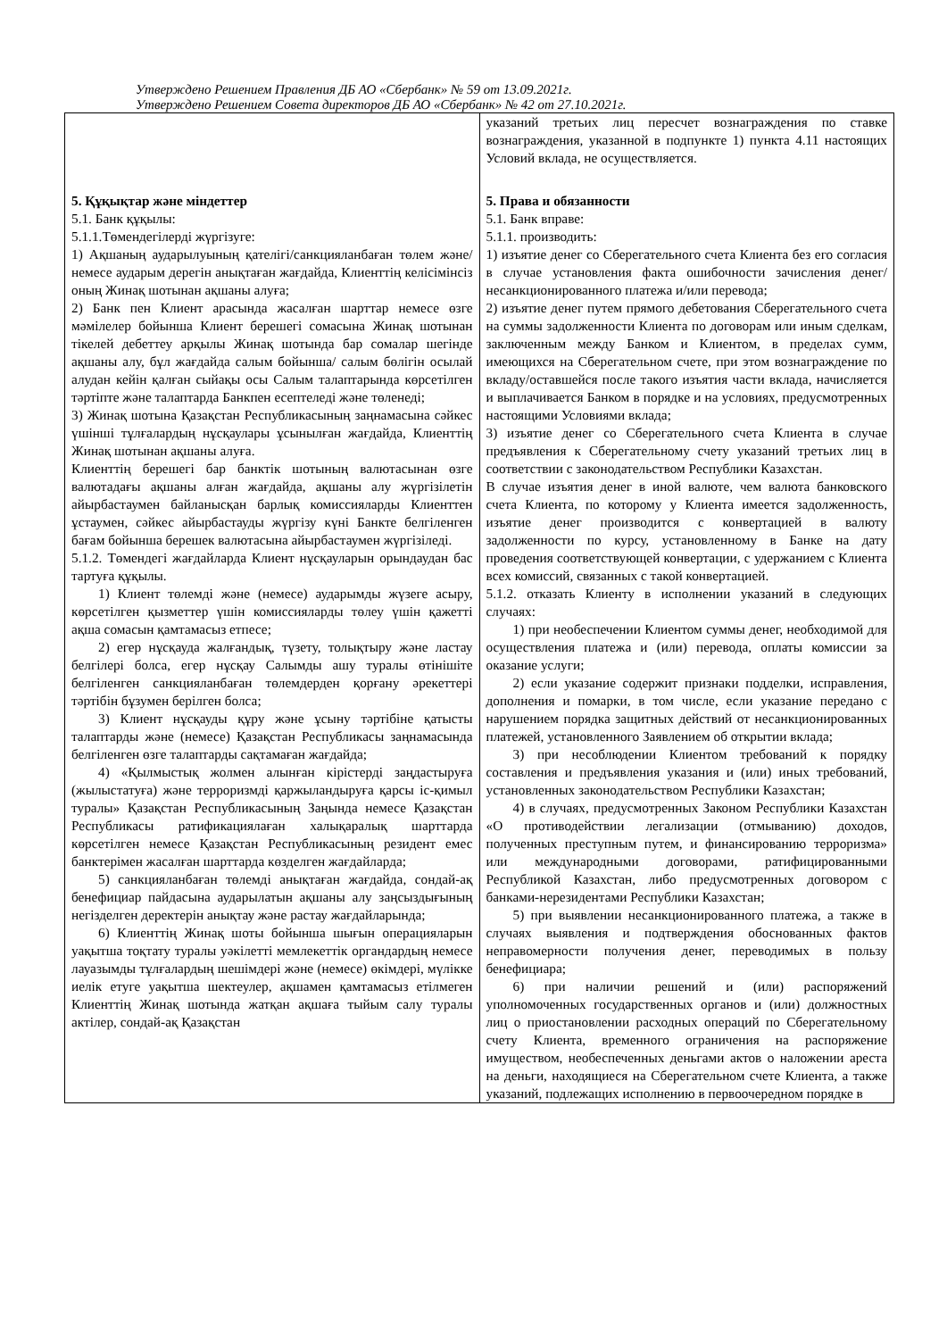Утверждено Решением Правления ДБ АО «Сбербанк» № 59 от 13.09.2021г.
Утверждено Решением Совета директоров ДБ АО «Сбербанк» № 42 от 27.10.2021г.
| 5. Құқықтар және міндеттер 5.1. Банк құқылы: 5.1.1.Төмендегілерді жүргізуге: 1) Ақшаның аударылуының қателігі/санкцияланбаған төлем және/немесе аударым дерегін анықтаған жағдайда, Клиенттің келісімінсіз оның Жинақ шотынан ақшаны алуға; 2) Банк пен Клиент арасында жасалған шарттар немесе өзге мәмілелер бойынша Клиент берешегі сомасына Жинақ шотынан тікелей дебеттеу арқылы Жинақ шотында бар сомалар шегінде ақшаны алу, бұл жағдайда салым бойынша/ салым бөлігін осылай алудан кейін қалған сыйақы осы Салым талаптарында көрсетілген тәртіпте және талаптарда Банкпен есептеледі және төленеді; 3) Жинақ шотына Қазақстан Республикасының заңнамасына сәйкес үшінші тұлғалардың нұсқаулары ұсынылған жағдайда, Клиенттің Жинақ шотынан ақшаны алуға. Клиенттің берешегі бар банктік шотының валютасынан өзге валютадағы ақшаны алған жағдайда, ақшаны алу жүргізілетін айырбастаумен байланысқан барлық комиссияларды Клиенттен ұстаумен, сәйкес айырбастауды жүргізу күні Банкте белгіленген бағам бойынша берешек валютасына айырбастаумен жүргізіледі. 5.1.2. Төмендегі жағдайларда Клиент нұсқауларын орындаудан бас тартуға құқылы. 1) Клиент төлемді және (немесе) аударымды жүзеге асыру, көрсетілген қызметтер үшін комиссияларды төлеу үшін қажетті ақша сомасын қамтамасыз етпесе; 2) егер нұсқауда жалғандық, түзету, толықтыру және ластау белгілері болса, егер нұсқау Салымды ашу туралы өтінішіте белгіленген санкцияланбаған төлемдерден қорғану әрекеттері тәртібін бұзумен берілген болса; 3) Клиент нұсқауды құру және ұсыну тәртібіне қатысты талаптарды және (немесе) Қазақстан Республикасы заңнамасында белгіленген өзге талаптарды сақтамаған жағдайда; 4) «Қылмыстық жолмен алынған кірістерді заңдастыруға (жылыстатуға) және терроризмді қаржыландыруға қарсы іс-қимыл туралы» Қазақстан Республикасының Заңында немесе Қазақстан Республикасы ратификациялаған халықаралық шарттарда көрсетілген немесе Қазақстан Республикасының резидент емес банктерімен жасалған шарттарда көзделген жағдайларда; 5) санкцияланбаған төлемді анықтаған жағдайда, сондай-ақ бенефициар пайдасына аударылатын ақшаны алу заңсыздығының негізделген деректерін анықтау және растау жағдайларында; 6) Клиенттің Жинақ шоты бойынша шығын операцияларын уақытша тоқтату туралы уәкілетті мемлекеттік органдардың немесе лауазымды тұлғалардың шешімдері және (немесе) өкімдері, мүлікке иелік етуге уақытша шектеулер, ақшамен қамтамасыз етілмеген Клиенттің Жинақ шотында жатқан ақшаға тыйым салу туралы актілер, сондай-ақ Қазақстан | указаний третьих лиц пересчет вознаграждения по ставке вознаграждения, указанной в подпункте 1) пункта 4.11 настоящих Условий вклада, не осуществляется. 5. Права и обязанности 5.1. Банк вправе: 5.1.1. производить: 1) изъятие денег со Сберегательного счета Клиента без его согласия в случае установления факта ошибочности зачисления денег/несанкционированного платежа и/или перевода; 2) изъятие денег путем прямого дебетования Сберегательного счета на суммы задолженности Клиента по договорам или иным сделкам, заключенным между Банком и Клиентом, в пределах сумм, имеющихся на Сберегательном счете, при этом вознаграждение по вкладу/оставшейся после такого изъятия части вклада, начисляется и выплачивается Банком в порядке и на условиях, предусмотренных настоящими Условиями вклада; 3) изъятие денег со Сберегательного счета Клиента в случае предъявления к Сберегательному счету указаний третьих лиц в соответствии с законодательством Республики Казахстан. В случае изъятия денег в иной валюте, чем валюта банковского счета Клиента, по которому у Клиента имеется задолженность, изъятие денег производится с конвертацией в валюту задолженности по курсу, установленному в Банке на дату проведения соответствующей конвертации, с удержанием с Клиента всех комиссий, связанных с такой конвертацией. 5.1.2. отказать Клиенту в исполнении указаний в следующих случаях: 1) при необеспечении Клиентом суммы денег, необходимой для осуществления платежа и (или) перевода, оплаты комиссии за оказание услуги; 2) если указание содержит признаки подделки, исправления, дополнения и помарки, в том числе, если указание передано с нарушением порядка защитных действий от несанкционированных платежей, установленного Заявлением об открытии вклада; 3) при несоблюдении Клиентом требований к порядку составления и предъявления указания и (или) иных требований, установленных законодательством Республики Казахстан; 4) в случаях, предусмотренных Законом Республики Казахстан «О противодействии легализации (отмыванию) доходов, полученных преступным путем, и финансированию терроризма» или международными договорами, ратифицированными Республикой Казахстан, либо предусмотренных договором с банками-нерезидентами Республики Казахстан; 5) при выявлении несанкционированного платежа, а также в случаях выявления и подтверждения обоснованных фактов неправомерности получения денег, переводимых в пользу бенефициара; 6) при наличии решений и (или) распоряжений уполномоченных государственных органов и (или) должностных лиц о приостановлении расходных операций по Сберегательному счету Клиента, временного ограничения на распоряжение имуществом, необеспеченных деньгами актов о наложении ареста на деньги, находящиеся на Сберегательном счете Клиента, а также указаний, подлежащих исполнению в первоочередном порядке в |